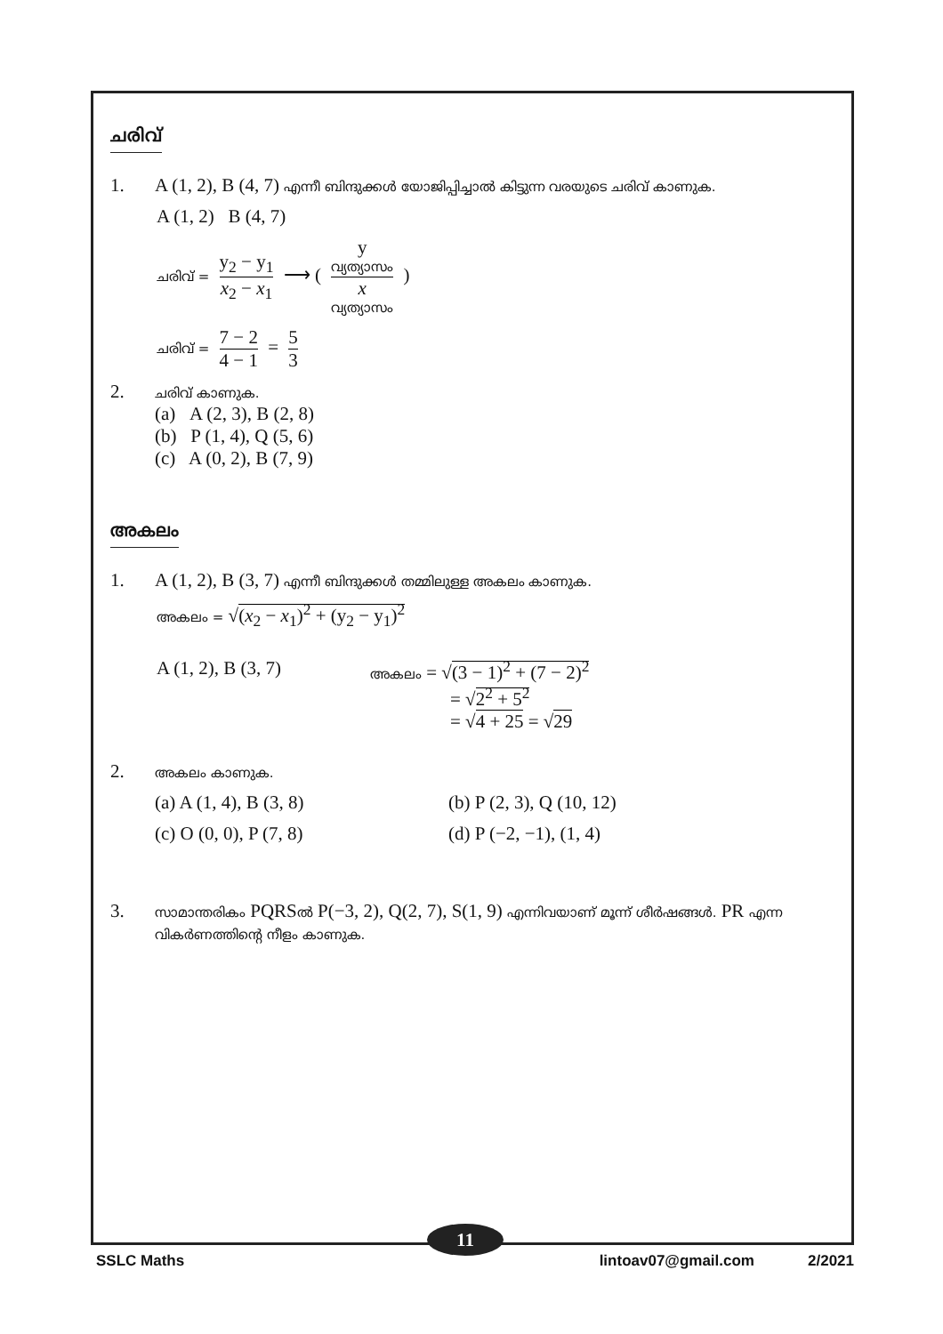ചരിവ്
1. A (1, 2), B (4, 7) എന്നീ ബിന്ദുക്കൾ യോജിപ്പിച്ചാൽ കിട്ടുന്ന വരയുടെ ചരിവ് കാണുക.
A (1, 2) B (4, 7)
ചരിവ് = y<sub>2</sub> − y<sub>1</sub> x<sub>2</sub> − x<sub>1</sub> ⟶ ( y
വ്യത്യാസം x
വ്യത്യാസം )
ചരിവ് = 7 − 2 4 − 1 = 5 3
2.
ചരിവ് കാണുക.
(a) A (2, 3), B (2, 8)
(b) P (1, 4), Q (5, 6)
(c) A (0, 2), B (7, 9)
അകലം
1. A (1, 2), B (3, 7) എന്നീ ബിന്ദുക്കൾ തമ്മിലുള്ള അകലം കാണുക.
അകലം = √(x<sub>2</sub> − x<sub>1</sub>)<sup>2</sup> + (y<sub>2</sub> − y<sub>1</sub>)<sup>2</sup>
A (1, 2), B (3, 7)
അകലം = √(3 − 1)<sup>2</sup> + (7 − 2)<sup>2</sup>
= √2<sup>2</sup> + 5<sup>2</sup>
= √4 + 25 = √29
2.
അകലം കാണുക.
(a) A (1, 4), B (3, 8)
(b) P (2, 3), Q (10, 12)
(c) O (0, 0), P (7, 8)
(d) P (−2, −1), (1, 4)
3.
സാമാന്തരികം PQRSൽ P(−3, 2), Q(2, 7), S(1, 9) എന്നിവയാണ് മൂന്ന് ശീർഷങ്ങൾ. PR എന്ന വികർണത്തിന്റെ നീളം കാണുക.
11
SSLC Maths lintoav07@gmail.com 2/2021